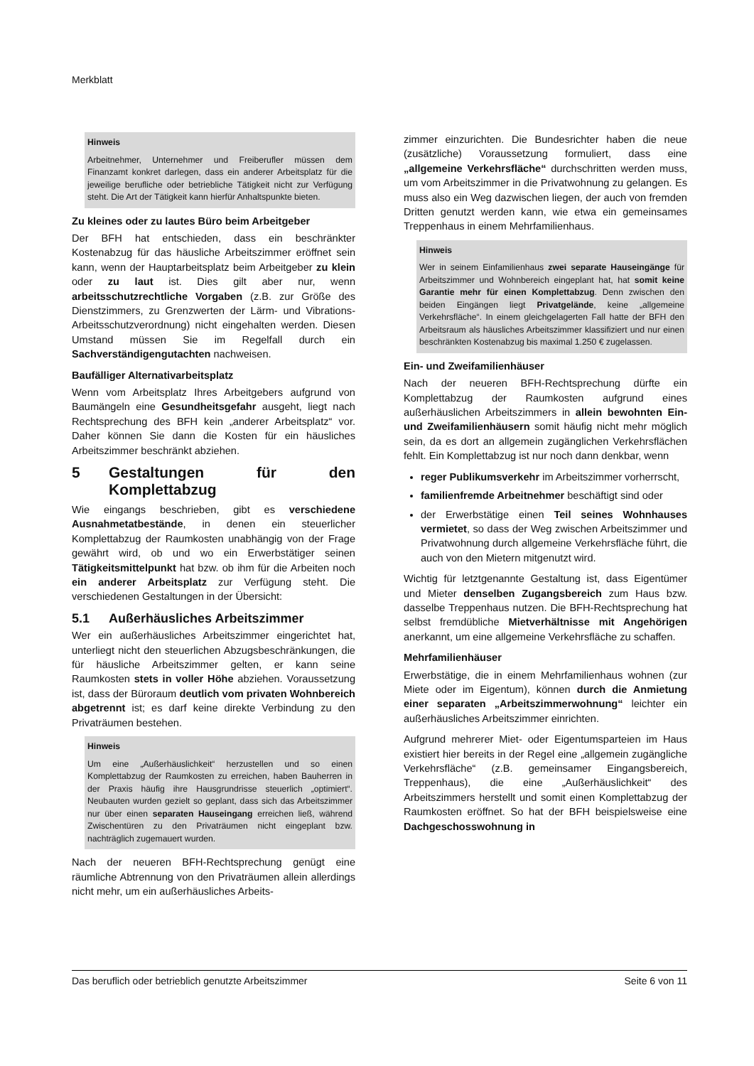Merkblatt
Hinweis
Arbeitnehmer, Unternehmer und Freiberufler müssen dem Finanzamt konkret darlegen, dass ein anderer Arbeitsplatz für die jeweilige berufliche oder betriebliche Tätigkeit nicht zur Verfügung steht. Die Art der Tätigkeit kann hierfür Anhaltspunkte bieten.
Zu kleines oder zu lautes Büro beim Arbeitgeber
Der BFH hat entschieden, dass ein beschränkter Kostenabzug für das häusliche Arbeitszimmer eröffnet sein kann, wenn der Hauptarbeitsplatz beim Arbeitgeber zu klein oder zu laut ist. Dies gilt aber nur, wenn arbeitsschutzrechtliche Vorgaben (z.B. zur Größe des Dienstzimmers, zu Grenzwerten der Lärm- und Vibrations-Arbeitsschutzverordnung) nicht eingehalten werden. Diesen Umstand müssen Sie im Regelfall durch ein Sachverständigengutachten nachweisen.
Baufälliger Alternativarbeitsplatz
Wenn vom Arbeitsplatz Ihres Arbeitgebers aufgrund von Baumängeln eine Gesundheitsgefahr ausgeht, liegt nach Rechtsprechung des BFH kein „anderer Arbeitsplatz“ vor. Daher können Sie dann die Kosten für ein häusliches Arbeitszimmer beschränkt abziehen.
5 Gestaltungen für den Komplettabzug
Wie eingangs beschrieben, gibt es verschiedene Ausnahmetatbestände, in denen ein steuerlicher Komplettabzug der Raumkosten unabhängig von der Frage gewährt wird, ob und wo ein Erwerbstätiger seinen Tätigkeitsmittelpunkt hat bzw. ob ihm für die Arbeiten noch ein anderer Arbeitsplatz zur Verfügung steht. Die verschiedenen Gestaltungen in der Übersicht:
5.1 Außerhäusliches Arbeitszimmer
Wer ein außerhäusliches Arbeitszimmer eingerichtet hat, unterliegt nicht den steuerlichen Abzugsbeschränkungen, die für häusliche Arbeitszimmer gelten, er kann seine Raumkosten stets in voller Höhe abziehen. Voraussetzung ist, dass der Büroraum deutlich vom privaten Wohnbereich abgetrennt ist; es darf keine direkte Verbindung zu den Privaträumen bestehen.
Hinweis
Um eine „Außerhäuslichkeit“ herzustellen und so einen Komplettabzug der Raumkosten zu erreichen, haben Bauherren in der Praxis häufig ihre Hausgrundrisse steuerlich „optimiert“. Neubauten wurden gezielt so geplant, dass sich das Arbeitszimmer nur über einen separaten Hauseingang erreichen ließ, während Zwischentüren zu den Privaträumen nicht eingeplant bzw. nachträglich zugemauert wurden.
Nach der neueren BFH-Rechtsprechung genügt eine räumliche Abtrennung von den Privaträumen allein allerdings nicht mehr, um ein außerhäusliches Arbeits-
zimmer einzurichten. Die Bundesrichter haben die neue (zusätzliche) Voraussetzung formuliert, dass eine „allgemeine Verkehrsfläche“ durchschritten werden muss, um vom Arbeitszimmer in die Privatwohnung zu gelangen. Es muss also ein Weg dazwischen liegen, der auch von fremden Dritten genutzt werden kann, wie etwa ein gemeinsames Treppenhaus in einem Mehrfamilienhaus.
Hinweis
Wer in seinem Einfamilienhaus zwei separate Hauseingänge für Arbeitszimmer und Wohnbereich eingeplant hat, hat somit keine Garantie mehr für einen Komplettabzug. Denn zwischen den beiden Eingängen liegt Privatgelände, keine „allgemeine Verkehrsfläche“. In einem gleichgelagerten Fall hatte der BFH den Arbeitsraum als häusliches Arbeitszimmer klassifiziert und nur einen beschränkten Kostenabzug bis maximal 1.250 € zugelassen.
Ein- und Zweifamilienhäuser
Nach der neueren BFH-Rechtsprechung dürfte ein Komplettabzug der Raumkosten aufgrund eines außerhäuslichen Arbeitszimmers in allein bewohnten Ein- und Zweifamilienhäusern somit häufig nicht mehr möglich sein, da es dort an allgemein zugänglichen Verkehrsflächen fehlt. Ein Komplettabzug ist nur noch dann denkbar, wenn
reger Publikumsverkehr im Arbeitszimmer vorherrscht,
familienfremde Arbeitnehmer beschäftigt sind oder
der Erwerbstätige einen Teil seines Wohnhauses vermietet, so dass der Weg zwischen Arbeitszimmer und Privatwohnung durch allgemeine Verkehrsfläche führt, die auch von den Mietern mitgenutzt wird.
Wichtig für letztgenannte Gestaltung ist, dass Eigentümer und Mieter denselben Zugangsbereich zum Haus bzw. dasselbe Treppenhaus nutzen. Die BFH-Rechtsprechung hat selbst fremdübliche Mietverhältnisse mit Angehörigen anerkannt, um eine allgemeine Verkehrsfläche zu schaffen.
Mehrfamilienhäuser
Erwerbstätige, die in einem Mehrfamilienhaus wohnen (zur Miete oder im Eigentum), können durch die Anmietung einer separaten „Arbeitszimmerwohnung“ leichter ein außerhäusliches Arbeitszimmer einrichten.
Aufgrund mehrerer Miet- oder Eigentumsparteien im Haus existiert hier bereits in der Regel eine „allgemein zugängliche Verkehrsfläche“ (z.B. gemeinsamer Eingangsbereich, Treppenhaus), die eine „Außerhäuslichkeit“ des Arbeitszimmers herstellt und somit einen Komplettabzug der Raumkosten eröffnet. So hat der BFH beispielsweise eine Dachgeschosswohnung in
Das beruflich oder betrieblich genutzte Arbeitszimmer Seite 6 von 11